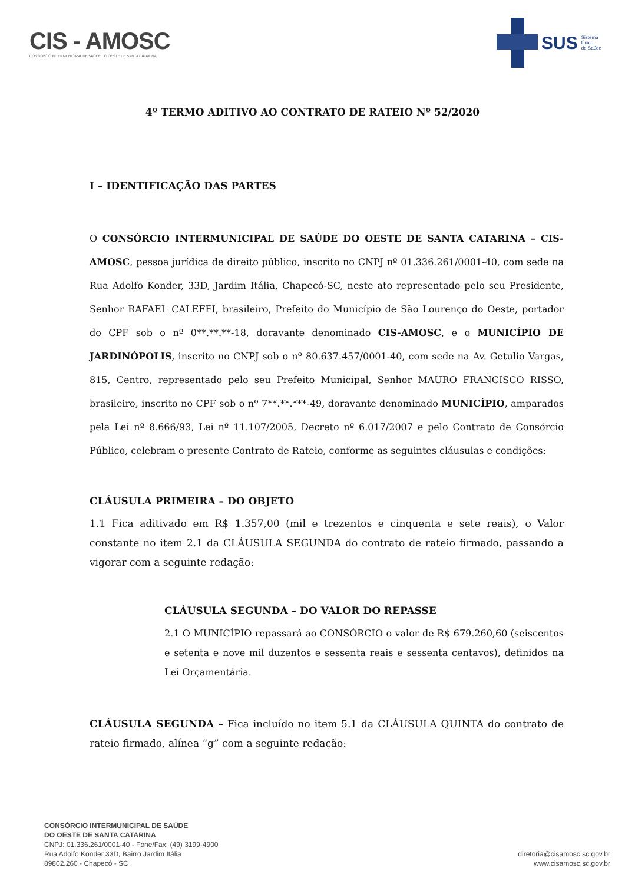CIS - AMOSC
CONSÓRCIO INTERMUNICIPAL DE SAÚDE DO OESTE DE SANTA CATARINA
SUS Sistema
Único
de Saúde
4º TERMO ADITIVO AO CONTRATO DE RATEIO Nº 52/2020
I – IDENTIFICAÇÃO DAS PARTES
O CONSÓRCIO INTERMUNICIPAL DE SAÚDE DO OESTE DE SANTA CATARINA – CIS-AMOSC, pessoa jurídica de direito público, inscrito no CNPJ nº 01.336.261/0001-40, com sede na Rua Adolfo Konder, 33D, Jardim Itália, Chapecó-SC, neste ato representado pelo seu Presidente, Senhor RAFAEL CALEFFI, brasileiro, Prefeito do Município de São Lourenço do Oeste, portador do CPF sob o nº 0**.**.**-18, doravante denominado CIS-AMOSC, e o MUNICÍPIO DE JARDINÓPOLIS, inscrito no CNPJ sob o nº 80.637.457/0001-40, com sede na Av. Getulio Vargas, 815, Centro, representado pelo seu Prefeito Municipal, Senhor MAURO FRANCISCO RISSO, brasileiro, inscrito no CPF sob o nº 7**.**.***-49, doravante denominado MUNICÍPIO, amparados pela Lei nº 8.666/93, Lei nº 11.107/2005, Decreto nº 6.017/2007 e pelo Contrato de Consórcio Público, celebram o presente Contrato de Rateio, conforme as seguintes cláusulas e condições:
CLÁUSULA PRIMEIRA – DO OBJETO
1.1 Fica aditivado em R$ 1.357,00 (mil e trezentos e cinquenta e sete reais), o Valor constante no item 2.1 da CLÁUSULA SEGUNDA do contrato de rateio firmado, passando a vigorar com a seguinte redação:
CLÁUSULA SEGUNDA – DO VALOR DO REPASSE
2.1 O MUNICÍPIO repassará ao CONSÓRCIO o valor de R$ 679.260,60 (seiscentos e setenta e nove mil duzentos e sessenta reais e sessenta centavos), definidos na Lei Orçamentária.
CLÁUSULA SEGUNDA – Fica incluído no item 5.1 da CLÁUSULA QUINTA do contrato de rateio firmado, alínea “g” com a seguinte redação:
CONSÓRCIO INTERMUNICIPAL DE SAÚDE
DO OESTE DE SANTA CATARINA
CNPJ: 01.336.261/0001-40 - Fone/Fax: (49) 3199-4900
Rua Adolfo Konder 33D, Bairro Jardim Itália
89802.260 - Chapecó - SC
diretoria@cisamosc.sc.gov.br
www.cisamosc.sc.gov.br